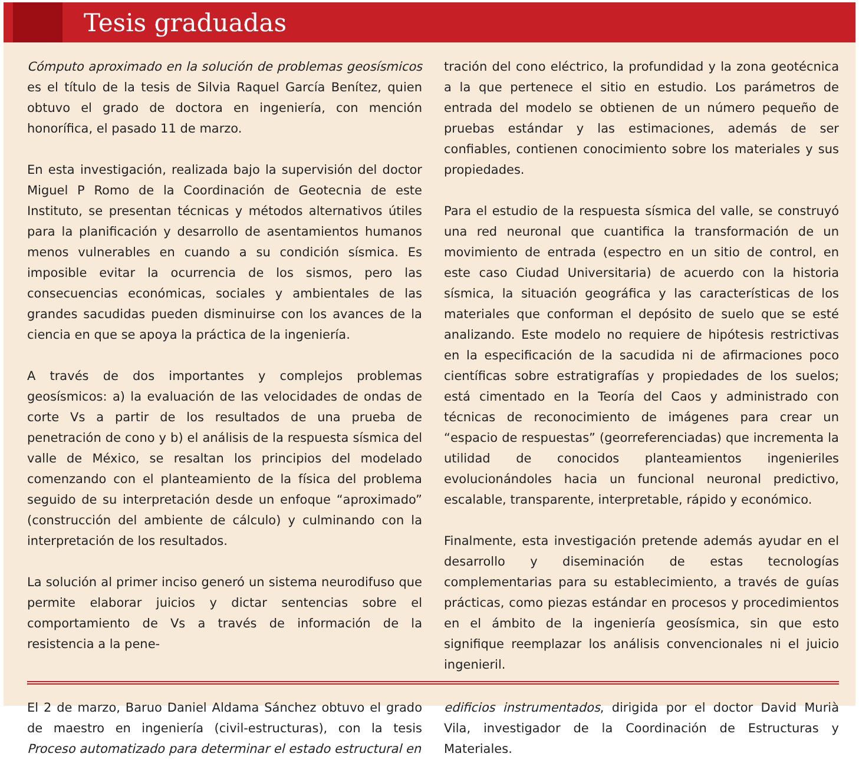Tesis graduadas
Cómputo aproximado en la solución de problemas geosísmicos es el título de la tesis de Silvia Raquel García Benítez, quien obtuvo el grado de doctora en ingeniería, con mención honorífica, el pasado 11 de marzo.
En esta investigación, realizada bajo la supervisión del doctor Miguel P Romo de la Coordinación de Geotecnia de este Instituto, se presentan técnicas y métodos alternativos útiles para la planificación y desarrollo de asentamientos humanos menos vulnerables en cuando a su condición sísmica. Es imposible evitar la ocurrencia de los sismos, pero las consecuencias económicas, sociales y ambientales de las grandes sacudidas pueden disminuirse con los avances de la ciencia en que se apoya la práctica de la ingeniería.
A través de dos importantes y complejos problemas geosísmicos: a) la evaluación de las velocidades de ondas de corte Vs a partir de los resultados de una prueba de penetración de cono y b) el análisis de la respuesta sísmica del valle de México, se resaltan los principios del modelado comenzando con el planteamiento de la física del problema seguido de su interpretación desde un enfoque “aproximado” (construcción del ambiente de cálculo) y culminando con la interpretación de los resultados.
La solución al primer inciso generó un sistema neurodifuso que permite elaborar juicios y dictar sentencias sobre el comportamiento de Vs a través de información de la resistencia a la pene-
tración del cono eléctrico, la profundidad y la zona geotécnica a la que pertenece el sitio en estudio. Los parámetros de entrada del modelo se obtienen de un número pequeño de pruebas estándar y las estimaciones, además de ser confiables, contienen conocimiento sobre los materiales y sus propiedades.
Para el estudio de la respuesta sísmica del valle, se construyó una red neuronal que cuantifica la transformación de un movimiento de entrada (espectro en un sitio de control, en este caso Ciudad Universitaria) de acuerdo con la historia sísmica, la situación geográfica y las características de los materiales que conforman el depósito de suelo que se esté analizando. Este modelo no requiere de hipótesis restrictivas en la especificación de la sacudida ni de afirmaciones poco científicas sobre estratigrafías y propiedades de los suelos; está cimentado en la Teoría del Caos y administrado con técnicas de reconocimiento de imágenes para crear un “espacio de respuestas” (georreferenciadas) que incrementa la utilidad de conocidos planteamientos ingenieriles evolucionándoles hacia un funcional neuronal predictivo, escalable, transparente, interpretable, rápido y económico.
Finalmente, esta investigación pretende además ayudar en el desarrollo y diseminación de estas tecnologías complementarias para su establecimiento, a través de guías prácticas, como piezas estándar en procesos y procedimientos en el ámbito de la ingeniería geosísmica, sin que esto signifique reemplazar los análisis convencionales ni el juicio ingenieril.
El 2 de marzo, Baruo Daniel Aldama Sánchez obtuvo el grado de maestro en ingeniería (civil-estructuras), con la tesis Proceso automatizado para determinar el estado estructural en
edificios instrumentados, dirigida por el doctor David Murià Vila, investigador de la Coordinación de Estructuras y Materiales.